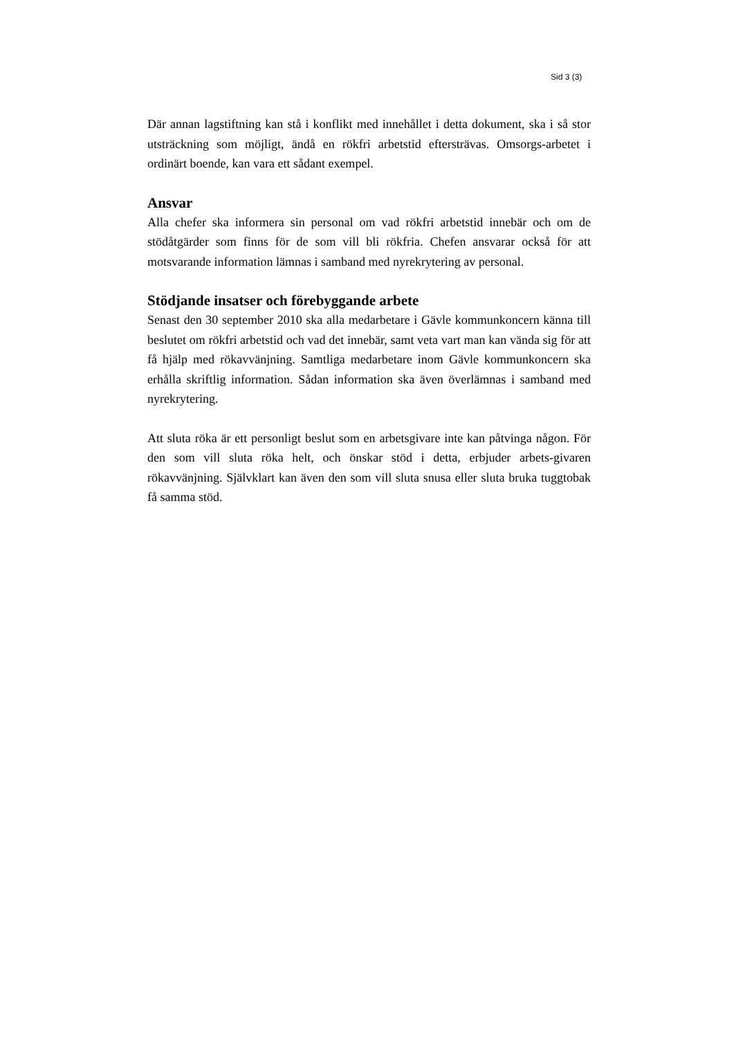Sid 3 (3)
Där annan lagstiftning kan stå i konflikt med innehållet i detta dokument, ska i så stor utsträckning som möjligt, ändå en rökfri arbetstid eftersträvas. Omsorgs-arbetet i ordinärt boende, kan vara ett sådant exempel.
Ansvar
Alla chefer ska informera sin personal om vad rökfri arbetstid innebär och om de stödåtgärder som finns för de som vill bli rökfria. Chefen ansvarar också för att motsvarande information lämnas i samband med nyrekrytering av personal.
Stödjande insatser och förebyggande arbete
Senast den 30 september 2010 ska alla medarbetare i Gävle kommunkoncern känna till beslutet om rökfri arbetstid och vad det innebär, samt veta vart man kan vända sig för att få hjälp med rökavvänjning. Samtliga medarbetare inom Gävle kommunkoncern ska erhålla skriftlig information. Sådan information ska även överlämnas i samband med nyrekrytering.
Att sluta röka är ett personligt beslut som en arbetsgivare inte kan påtvinga någon. För den som vill sluta röka helt, och önskar stöd i detta, erbjuder arbets-givaren rökavvänjning. Självklart kan även den som vill sluta snusa eller sluta bruka tuggtobak få samma stöd.